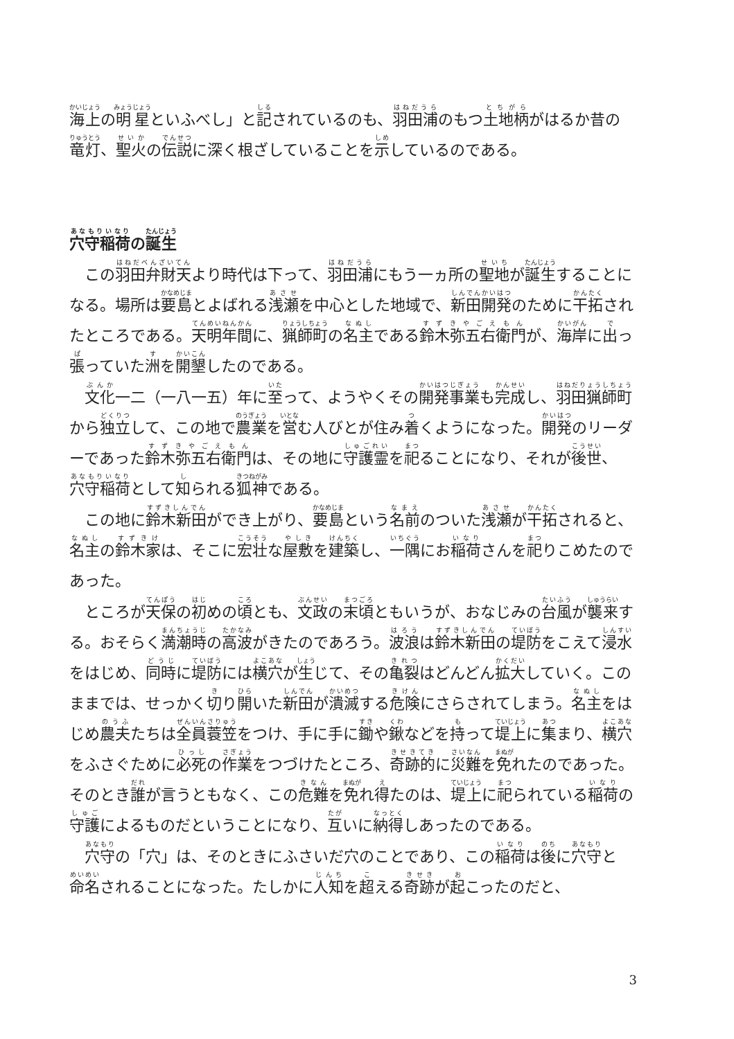海上の明星といふべし」と記されているのも、羽田浦のもつ土地柄がはるか昔の竜灯、聖火の伝説に深く根ざしていることを示しているのである。
穴守稲荷の誕生
この羽田弁財天より時代は下って、羽田浦にもう一ヵ所の聖地が誕生することになる。場所は要島とよばれる浅瀬を中心とした地域で、新田開発のために干拓されたところである。天明年間に、猟師町の名主である鈴木弥五右衛門が、海岸に出っ張っていた洲を開墾したのである。
文化一二（一八一五）年に至って、ようやくその開発事業も完成し、羽田猟師町から独立して、この地で農業を営む人びとが住み着くようになった。開発のリーダーであった鈴木弥五右衛門は、その地に守護霊を祀ることになり、それが後世、穴守稲荷として知られる狐神である。
この地に鈴木新田ができ上がり、要島という名前のついた浅瀬が干拓されると、名主の鈴木家は、そこに宏壮な屋敷を建築し、一隅にお稲荷さんを祀りこめたのであった。
ところが天保の初めの頃とも、文政の末頃ともいうが、おなじみの台風が襲来する。おそらく満潮時の高波がきたのであろう。波浪は鈴木新田の堤防をこえて浸水をはじめ、同時に堤防には横穴が生じて、その亀裂はどんどん拡大していく。このままでは、せっかく切り開いた新田が潰滅する危険にさらされてしまう。名主をはじめ農夫たちは全員蓑笠をつけ、手に手に鋤や鍬などを持って堤上に集まり、横穴をふさぐために必死の作業をつづけたところ、奇跡的に災難を免れたのであった。そのとき誰が言うともなく、この危難を免れ得たのは、堤上に祀られている稲荷の守護によるものだということになり、互いに納得しあったのである。
穴守の「穴」は、そのときにふさいだ穴のことであり、この稲荷は後に穴守と命名されることになった。たしかに人知を超える奇跡が起こったのだと、
3